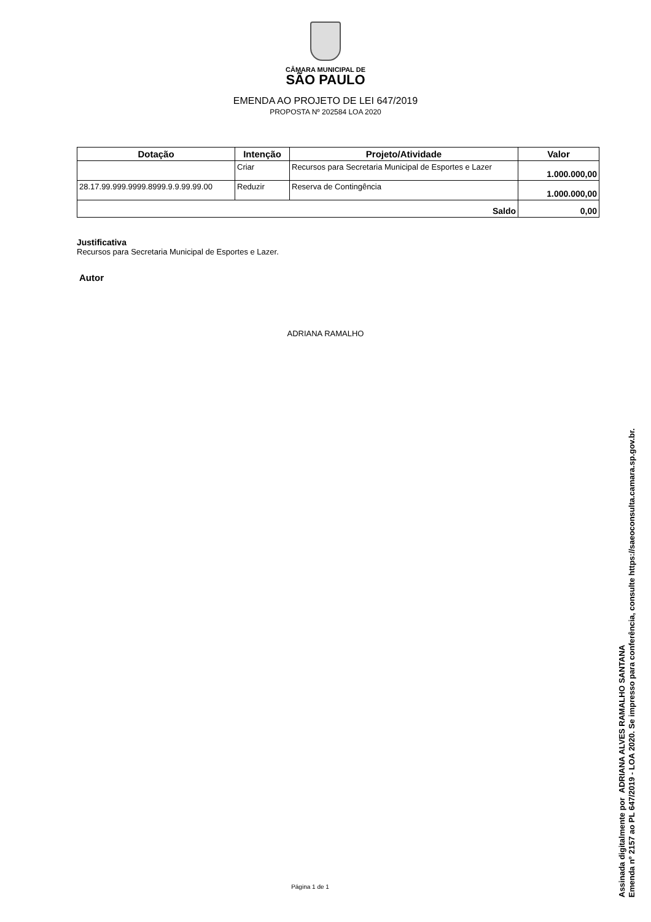CÂMARA MUNICIPAL DE
SÃO PAULO
EMENDA AO PROJETO DE LEI 647/2019
PROPOSTA Nº 202584 LOA 2020
| Dotação | Intenção | Projeto/Atividade | Valor |
| --- | --- | --- | --- |
| | Criar | Recursos para Secretaria Municipal de Esportes e Lazer | 1.000.000,00 |
| 28.17.99.999.9999.8999.9.9.99.99.00 | Reduzir | Reserva de Contingência | 1.000.000,00 |
| Saldo | | | 0,00 |
Justificativa
Recursos para Secretaria Municipal de Esportes e Lazer.
Autor
ADRIANA RAMALHO
Página 1 de 1
Assinada digitalmente por ADRIANA ALVES RAMALHO SANTANA
Emenda nº 2157 ao PL 647/2019 - LOA 2020. Se impresso para conferência, consulte https://saeoconsulta.camara.sp.gov.br.